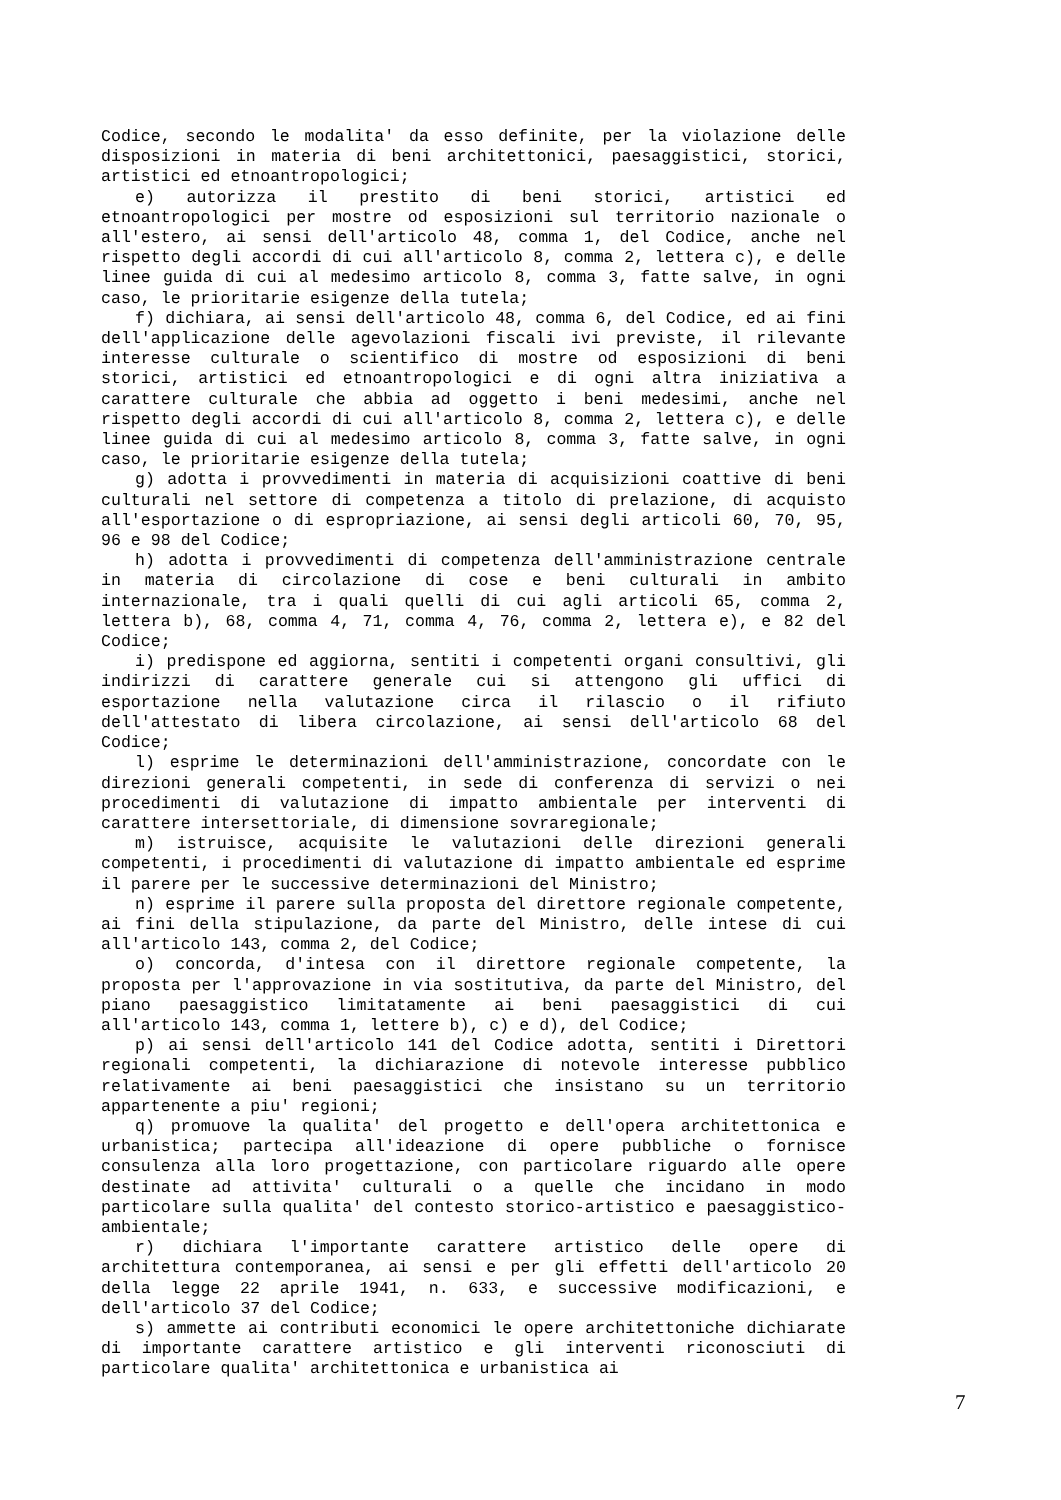Codice, secondo le modalita' da esso definite, per la violazione delle disposizioni in materia di beni architettonici, paesaggistici, storici, artistici ed etnoantropologici;
e) autorizza il prestito di beni storici, artistici ed etnoantropologici per mostre od esposizioni sul territorio nazionale o all'estero, ai sensi dell'articolo 48, comma 1, del Codice, anche nel rispetto degli accordi di cui all'articolo 8, comma 2, lettera c), e delle linee guida di cui al medesimo articolo 8, comma 3, fatte salve, in ogni caso, le prioritarie esigenze della tutela;
f) dichiara, ai sensi dell'articolo 48, comma 6, del Codice, ed ai fini dell'applicazione delle agevolazioni fiscali ivi previste, il rilevante interesse culturale o scientifico di mostre od esposizioni di beni storici, artistici ed etnoantropologici e di ogni altra iniziativa a carattere culturale che abbia ad oggetto i beni medesimi, anche nel rispetto degli accordi di cui all'articolo 8, comma 2, lettera c), e delle linee guida di cui al medesimo articolo 8, comma 3, fatte salve, in ogni caso, le prioritarie esigenze della tutela;
g) adotta i provvedimenti in materia di acquisizioni coattive di beni culturali nel settore di competenza a titolo di prelazione, di acquisto all'esportazione o di espropriazione, ai sensi degli articoli 60, 70, 95, 96 e 98 del Codice;
h) adotta i provvedimenti di competenza dell'amministrazione centrale in materia di circolazione di cose e beni culturali in ambito internazionale, tra i quali quelli di cui agli articoli 65, comma 2, lettera b), 68, comma 4, 71, comma 4, 76, comma 2, lettera e), e 82 del Codice;
i) predispone ed aggiorna, sentiti i competenti organi consultivi, gli indirizzi di carattere generale cui si attengono gli uffici di esportazione nella valutazione circa il rilascio o il rifiuto dell'attestato di libera circolazione, ai sensi dell'articolo 68 del Codice;
l) esprime le determinazioni dell'amministrazione, concordate con le direzioni generali competenti, in sede di conferenza di servizi o nei procedimenti di valutazione di impatto ambientale per interventi di carattere intersettoriale, di dimensione sovraregionale;
m) istruisce, acquisite le valutazioni delle direzioni generali competenti, i procedimenti di valutazione di impatto ambientale ed esprime il parere per le successive determinazioni del Ministro;
n) esprime il parere sulla proposta del direttore regionale competente, ai fini della stipulazione, da parte del Ministro, delle intese di cui all'articolo 143, comma 2, del Codice;
o) concorda, d'intesa con il direttore regionale competente, la proposta per l'approvazione in via sostitutiva, da parte del Ministro, del piano paesaggistico limitatamente ai beni paesaggistici di cui all'articolo 143, comma 1, lettere b), c) e d), del Codice;
p) ai sensi dell'articolo 141 del Codice adotta, sentiti i Direttori regionali competenti, la dichiarazione di notevole interesse pubblico relativamente ai beni paesaggistici che insistano su un territorio appartenente a piu' regioni;
q) promuove la qualita' del progetto e dell'opera architettonica e urbanistica; partecipa all'ideazione di opere pubbliche o fornisce consulenza alla loro progettazione, con particolare riguardo alle opere destinate ad attivita' culturali o a quelle che incidano in modo particolare sulla qualita' del contesto storico-artistico e paesaggistico-ambientale;
r) dichiara l'importante carattere artistico delle opere di architettura contemporanea, ai sensi e per gli effetti dell'articolo 20 della legge 22 aprile 1941, n. 633, e successive modificazioni, e dell'articolo 37 del Codice;
s) ammette ai contributi economici le opere architettoniche dichiarate di importante carattere artistico e gli interventi riconosciuti di particolare qualita' architettonica e urbanistica ai
7